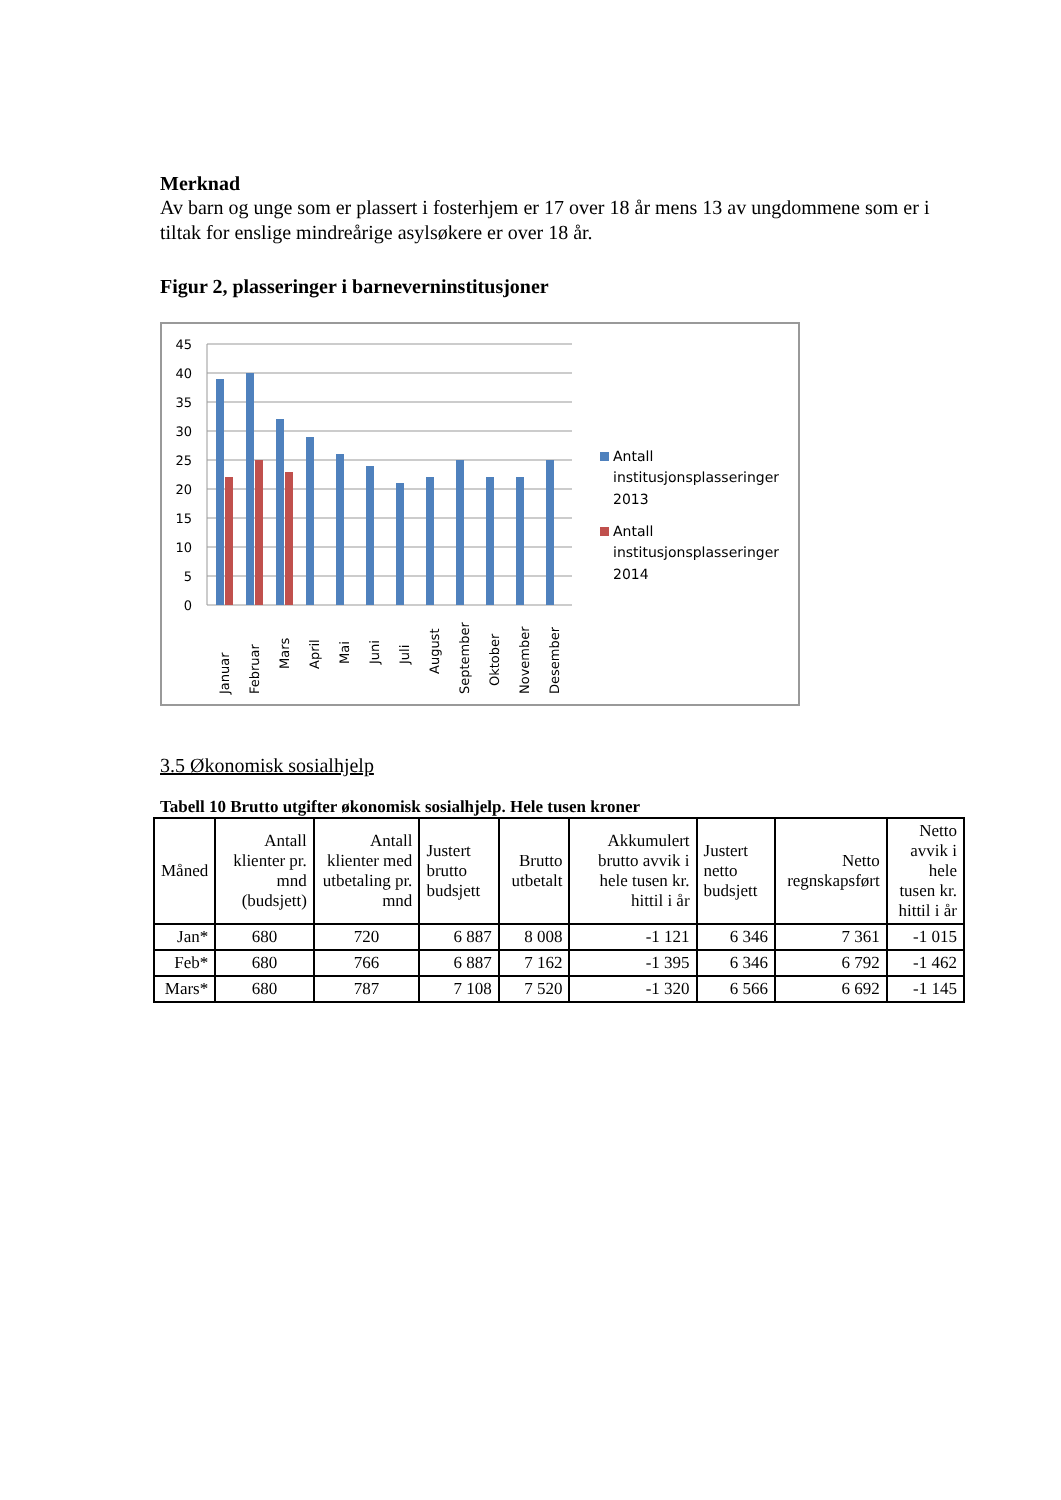Merknad
Av barn og unge som er plassert i fosterhjem er 17 over 18 år mens 13 av ungdommene som er i tiltak for enslige mindreårige asylsøkere er over 18 år.
Figur 2, plasseringer i barneverninstitusjoner
45
40
35
30
25
20
15
10
5
0
Januar
Februar
Mars
April
Mai
Juni
Juli
August
September
Oktober
November
Desember
Antall
institusjonsplasseringer
2013
Antall
institusjonsplasseringer
2014
3.5 Økonomisk sosialhjelp
Tabell 10 Brutto utgifter økonomisk sosialhjelp. Hele tusen kroner
| Måned | Antall klienter pr. mnd (budsjett) | Antall klienter med utbetaling pr. mnd | Justert brutto budsjett | Brutto utbetalt | Akkumulert brutto avvik i hele tusen kr. hittil i år | Justert netto budsjett | Netto regnskapsført | Netto avvik i hele tusen kr. hittil i år |
| --- | --- | --- | --- | --- | --- | --- | --- | --- |
| Jan* | 680 | 720 | 6 887 | 8 008 | -1 121 | 6 346 | 7 361 | -1 015 |
| Feb* | 680 | 766 | 6 887 | 7 162 | -1 395 | 6 346 | 6 792 | -1 462 |
| Mars* | 680 | 787 | 7 108 | 7 520 | -1 320 | 6 566 | 6 692 | -1 145 |